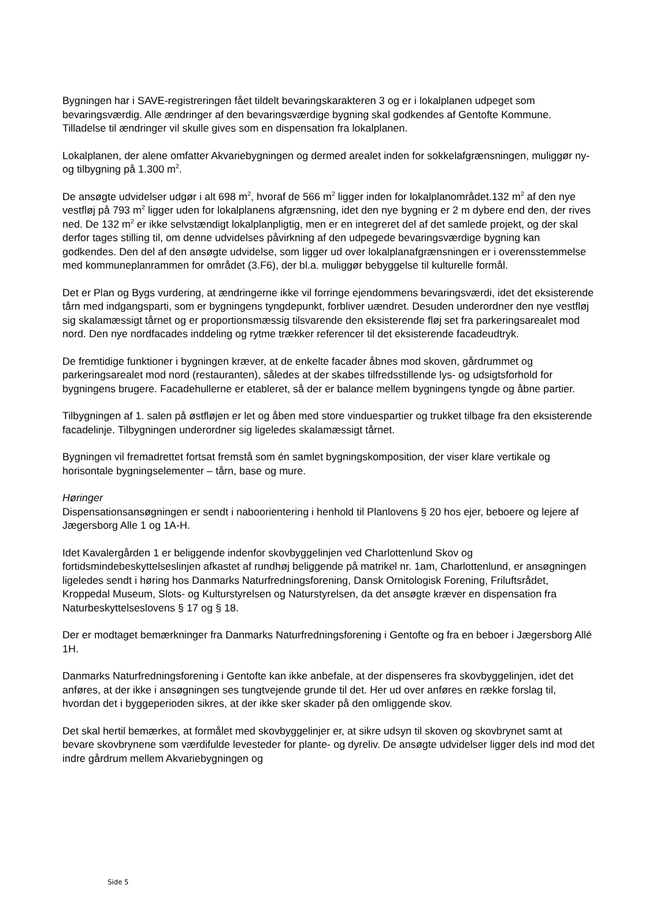Bygningen har i SAVE-registreringen fået tildelt bevaringskarakteren 3 og er i lokalplanen udpeget som bevaringsværdig. Alle ændringer af den bevaringsværdige bygning skal godkendes af Gentofte Kommune. Tilladelse til ændringer vil skulle gives som en dispensation fra lokalplanen.
Lokalplanen, der alene omfatter Akvariebygningen og dermed arealet inden for sokkelafgrænsningen, muliggør ny- og tilbygning på 1.300 m<sup>2</sup>.
De ansøgte udvidelser udgør i alt 698 m<sup>2</sup>, hvoraf de 566 m<sup>2</sup> ligger inden for lokalplanområdet.132 m<sup>2</sup> af den nye vestfløj på 793 m<sup>2</sup> ligger uden for lokalplanens afgrænsning, idet den nye bygning er 2 m dybere end den, der rives ned. De 132 m<sup>2</sup> er ikke selvstændigt lokalplanpligtig, men er en integreret del af det samlede projekt, og der skal derfor tages stilling til, om denne udvidelses påvirkning af den udpegede bevaringsværdige bygning kan godkendes. Den del af den ansøgte udvidelse, som ligger ud over lokalplanafgrænsningen er i overensstemmelse med kommuneplanrammen for området (3.F6), der bl.a. muliggør bebyggelse til kulturelle formål.
Det er Plan og Bygs vurdering, at ændringerne ikke vil forringe ejendommens bevaringsværdi, idet det eksisterende tårn med indgangsparti, som er bygningens tyngdepunkt, forbliver uændret. Desuden underordner den nye vestfløj sig skalamæssigt tårnet og er proportionsmæssig tilsvarende den eksisterende fløj set fra parkeringsarealet mod nord. Den nye nordfacades inddeling og rytme trækker referencer til det eksisterende facadeudtryk.
De fremtidige funktioner i bygningen kræver, at de enkelte facader åbnes mod skoven, gårdrummet og parkeringsarealet mod nord (restauranten), således at der skabes tilfredsstillende lys- og udsigtsforhold for bygningens brugere. Facadehullerne er etableret, så der er balance mellem bygningens tyngde og åbne partier.
Tilbygningen af 1. salen på østfløjen er let og åben med store vinduespartier og trukket tilbage fra den eksisterende facadelinje. Tilbygningen underordner sig ligeledes skalamæssigt tårnet.
Bygningen vil fremadrettet fortsat fremstå som én samlet bygningskomposition, der viser klare vertikale og horisontale bygningselementer – tårn, base og mure.
Høringer
Dispensationsansøgningen er sendt i nabo­orientering i henhold til Planlovens § 20 hos ejer, beboere og lejere af Jægersborg Alle 1 og 1A-H.
Idet Kavalergården 1 er beliggende indenfor skovbyggelinjen ved Charlottenlund Skov og fortidsmindebeskyttelseslinjen afkastet af rundhøj beliggende på matrikel nr. 1am, Charlottenlund, er ansøgningen ligeledes sendt i høring hos Danmarks Naturfredningsforening, Dansk Ornitologisk Forening, Friluftsrådet, Kroppedal Museum, Slots- og Kulturstyrelsen og Naturstyrelsen, da det ansøgte kræver en dispensation fra Naturbeskyttelseslovens § 17 og § 18.
Der er modtaget bemærkninger fra Danmarks Naturfredningsforening i Gentofte og fra en beboer i Jægersborg Allé 1H.
Danmarks Naturfredningsforening i Gentofte kan ikke anbefale, at der dispenseres fra skovbyggelinjen, idet det anføres, at der ikke i ansøgningen ses tungtvejende grunde til det. Her ud over anføres en række forslag til, hvordan det i byggeperioden sikres, at der ikke sker skader på den omliggende skov.
Det skal hertil bemærkes, at formålet med skovbyggelinjer er, at sikre udsyn til skoven og skovbrynet samt at bevare skovbrynene som værdifulde levesteder for plante- og dyreliv. De ansøgte udvidelser ligger dels ind mod det indre gårdrum mellem Akvariebygningen og
Side 5